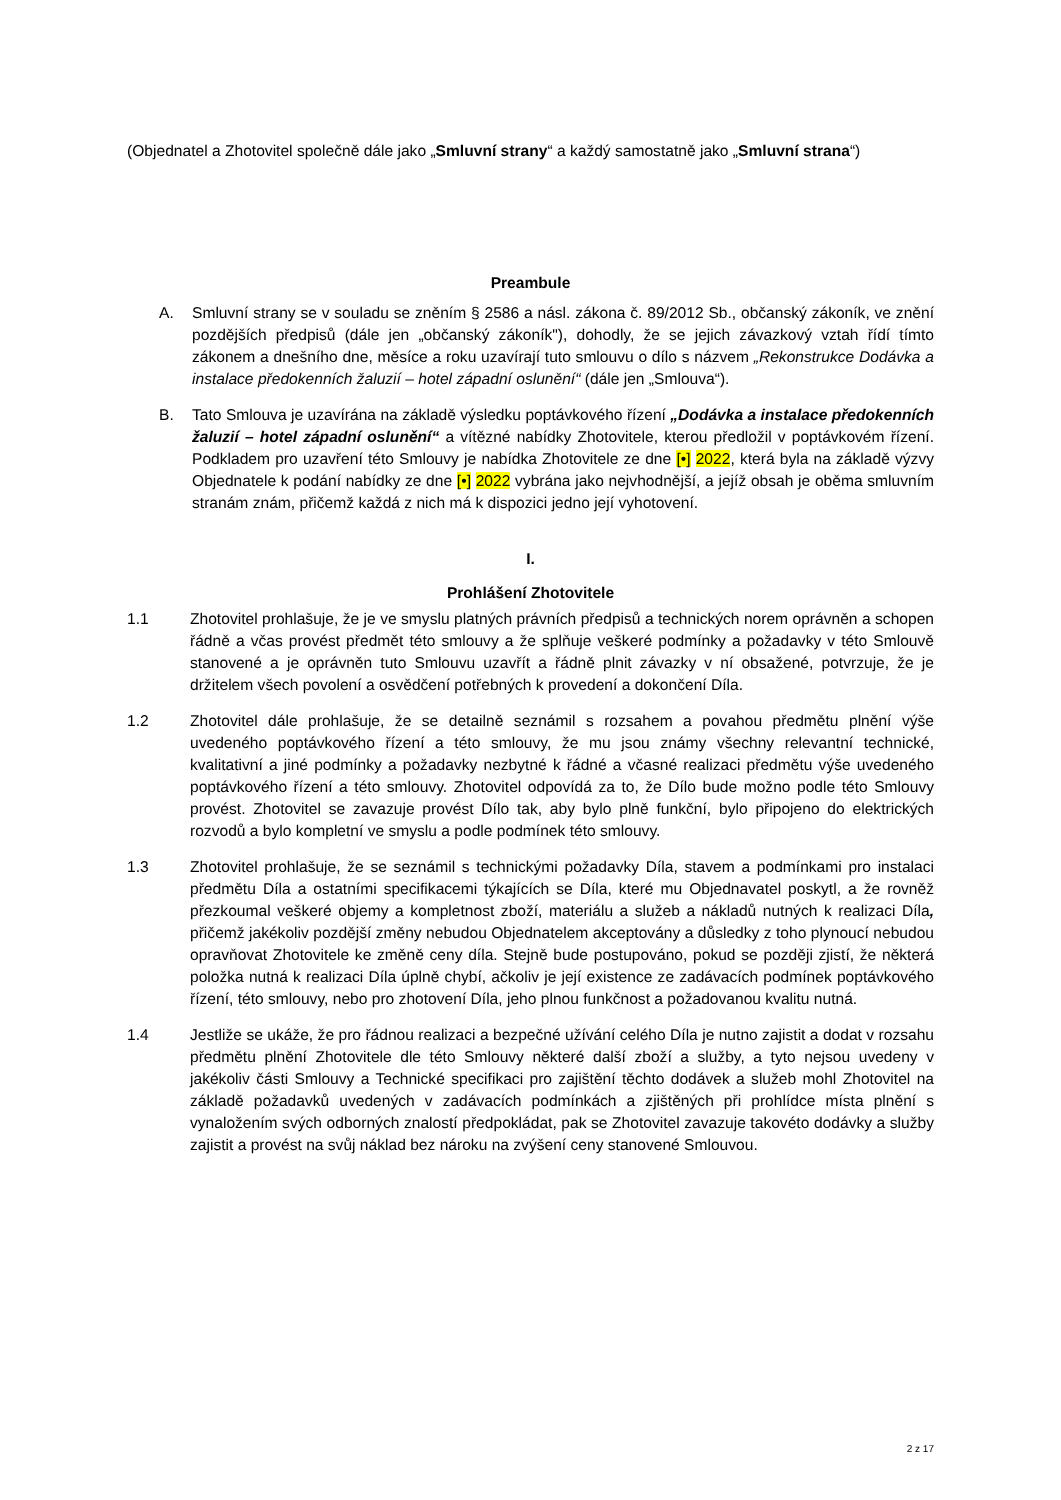(Objednatel a Zhotovitel společně dále jako „Smluvní strany“ a každý samostatně jako „Smluvní strana“)
Preambule
A. Smluvní strany se v souladu se zněním § 2586 a násl. zákona č. 89/2012 Sb., občanský zákoník, ve znění pozdějších předpisů (dále jen „občanský zákoník"), dohodly, že se jejich závazkový vztah řídí tímto zákonem a dnešního dne, měsíce a roku uzavírají tuto smlouvu o dílo s názvem „Rekonstrukce Dodávka a instalace předokenních žaluzií – hotel západní oslunění“ (dále jen „Smlouva“).
B. Tato Smlouva je uzavírána na základě výsledku poptávkového řízení „Dodávka a instalace předokenních žaluzií – hotel západní oslunění“ a vítězné nabídky Zhotovitele, kterou předložil v poptávkovém řízení. Podkladem pro uzavření této Smlouvy je nabídka Zhotovitele ze dne [•] 2022, která byla na základě výzvy Objednatele k podání nabídky ze dne [•] 2022 vybrána jako nejvhodnější, a jejíž obsah je oběma smluvním stranám znám, přičemž každá z nich má k dispozici jedno její vyhotovení.
I.
Prohlášení Zhotovitele
1.1 Zhotovitel prohlašuje, že je ve smyslu platných právních předpisů a technických norem oprávněn a schopen řádně a včas provést předmět této smlouvy a že splňuje veškeré podmínky a požadavky v této Smlouvě stanovené a je oprávněn tuto Smlouvu uzavřít a řádně plnit závazky v ní obsažené, potvrzuje, že je držitelem všech povolení a osvědčení potřebných k provedení a dokončení Díla.
1.2 Zhotovitel dále prohlašuje, že se detailně seznámil s rozsahem a povahou předmětu plnění výše uvedeného poptávkového řízení a této smlouvy, že mu jsou známy všechny relevantní technické, kvalitativní a jiné podmínky a požadavky nezbytné k řádné a včasné realizaci předmětu výše uvedeného poptávkového řízení a této smlouvy. Zhotovitel odpovídá za to, že Dílo bude možno podle této Smlouvy provést. Zhotovitel se zavazuje provést Dílo tak, aby bylo plně funkční, bylo připojeno do elektrických rozvodů a bylo kompletní ve smyslu a podle podmínek této smlouvy.
1.3 Zhotovitel prohlašuje, že se seznámil s technickými požadavky Díla, stavem a podmínkami pro instalaci předmětu Díla a ostatními specifikacemi týkajících se Díla, které mu Objednavatel poskytl, a že rovněž přezkoumal veškeré objemy a kompletnost zboží, materiálu a služeb a nákladů nutných k realizaci Díla, přičemž jakékoliv pozdější změny nebudou Objednatelem akceptovány a důsledky z toho plynoucí nebudou opravňovat Zhotovitele ke změně ceny díla. Stejně bude postupováno, pokud se později zjistí, že některá položka nutná k realizaci Díla úplně chybí, ačkoliv je její existence ze zadávacích podmínek poptávkového řízení, této smlouvy, nebo pro zhotovení Díla, jeho plnou funkčnost a požadovanou kvalitu nutná.
1.4 Jestliže se ukáže, že pro řádnou realizaci a bezpečné užívání celého Díla je nutno zajistit a dodat v rozsahu předmětu plnění Zhotovitele dle této Smlouvy některé další zboží a služby, a tyto nejsou uvedeny v jakékoliv části Smlouvy a Technické specifikaci pro zajištění těchto dodávek a služeb mohl Zhotovitel na základě požadavků uvedených v zadávacích podmínkách a zjištěných při prohlídce místa plnění s vynaložením svých odborných znalostí předpokládat, pak se Zhotovitel zavazuje takovéto dodávky a služby zajistit a provést na svůj náklad bez nároku na zvýšení ceny stanovené Smlouvou.
2 z 17